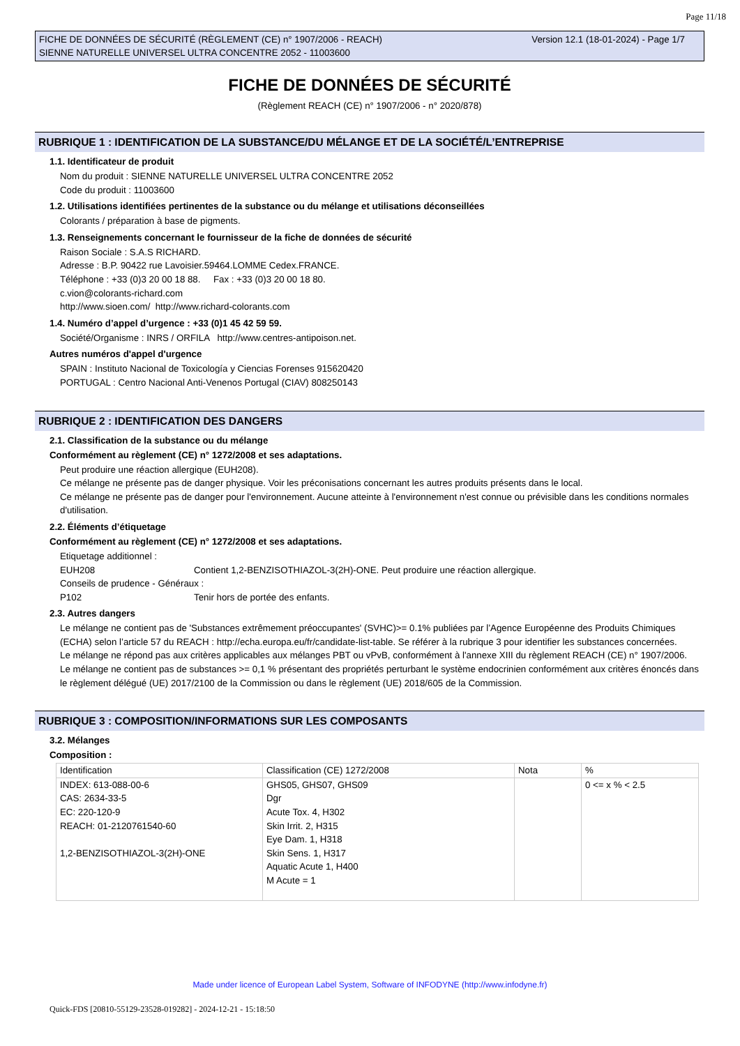Page 11/18
FICHE DE DONNÉES DE SÉCURITÉ (RÈGLEMENT (CE) n° 1907/2006 - REACH)
SIENNE NATURELLE UNIVERSEL ULTRA CONCENTRE 2052 - 11003600
Version 12.1 (18-01-2024) - Page 1/7
FICHE DE DONNÉES DE SÉCURITÉ
(Règlement REACH (CE) n° 1907/2006 - n° 2020/878)
RUBRIQUE 1 : IDENTIFICATION DE LA SUBSTANCE/DU MÉLANGE ET DE LA SOCIÉTÉ/L’ENTREPRISE
1.1. Identificateur de produit
Nom du produit : SIENNE NATURELLE UNIVERSEL ULTRA CONCENTRE 2052
Code du produit : 11003600
1.2. Utilisations identifiées pertinentes de la substance ou du mélange et utilisations déconseillées
Colorants / préparation à base de pigments.
1.3. Renseignements concernant le fournisseur de la fiche de données de sécurité
Raison Sociale : S.A.S RICHARD.
Adresse : B.P. 90422 rue Lavoisier.59464.LOMME Cedex.FRANCE.
Téléphone : +33 (0)3 20 00 18 88. Fax : +33 (0)3 20 00 18 80.
c.vion@colorants-richard.com
http://www.sioen.com/ http://www.richard-colorants.com
1.4. Numéro d’appel d’urgence : +33 (0)1 45 42 59 59.
Société/Organisme : INRS / ORFILA http://www.centres-antipoison.net.
Autres numéros d'appel d'urgence
SPAIN : Instituto Nacional de Toxicología y Ciencias Forenses 915620420
PORTUGAL : Centro Nacional Anti-Venenos Portugal (CIAV) 808250143
RUBRIQUE 2 : IDENTIFICATION DES DANGERS
2.1. Classification de la substance ou du mélange
Conformément au règlement (CE) n° 1272/2008 et ses adaptations.
Peut produire une réaction allergique (EUH208).
Ce mélange ne présente pas de danger physique. Voir les préconisations concernant les autres produits présents dans le local.
Ce mélange ne présente pas de danger pour l'environnement. Aucune atteinte à l'environnement n'est connue ou prévisible dans les conditions normales d'utilisation.
2.2. Éléments d’étiquetage
Conformément au règlement (CE) n° 1272/2008 et ses adaptations.
Etiquetage additionnel :
EUH208 Contient 1,2-BENZISOTHIAZOL-3(2H)-ONE. Peut produire une réaction allergique.
Conseils de prudence - Généraux :
P102 Tenir hors de portée des enfants.
2.3. Autres dangers
Le mélange ne contient pas de 'Substances extrêmement préoccupantes' (SVHC)>= 0.1% publiées par l’Agence Européenne des Produits Chimiques (ECHA) selon l’article 57 du REACH : http://echa.europa.eu/fr/candidate-list-table. Se référer à la rubrique 3 pour identifier les substances concernées.
Le mélange ne répond pas aux critères applicables aux mélanges PBT ou vPvB, conformément à l'annexe XIII du règlement REACH (CE) n° 1907/2006.
Le mélange ne contient pas de substances >= 0,1 % présentant des propriétés perturbant le système endocrinien conformément aux critères énoncés dans le règlement délégué (UE) 2017/2100 de la Commission ou dans le règlement (UE) 2018/605 de la Commission.
RUBRIQUE 3 : COMPOSITION/INFORMATIONS SUR LES COMPOSANTS
3.2. Mélanges
Composition :
| Identification | Classification (CE) 1272/2008 | Nota | % |
| INDEX: 613-088-00-6 CAS: 2634-33-5 EC: 220-120-9 REACH: 01-2120761540-60 1,2-BENZISOTHIAZOL-3(2H)-ONE | GHS05, GHS07, GHS09 Dgr Acute Tox. 4, H302 Skin Irrit. 2, H315 Eye Dam. 1, H318 Skin Sens. 1, H317 Aquatic Acute 1, H400 M Acute = 1 | | 0 <= x % < 2.5 |
Made under licence of European Label System, Software of INFODYNE (http://www.infodyne.fr)
Quick-FDS [20810-55129-23528-019282] - 2024-12-21 - 15:18:50